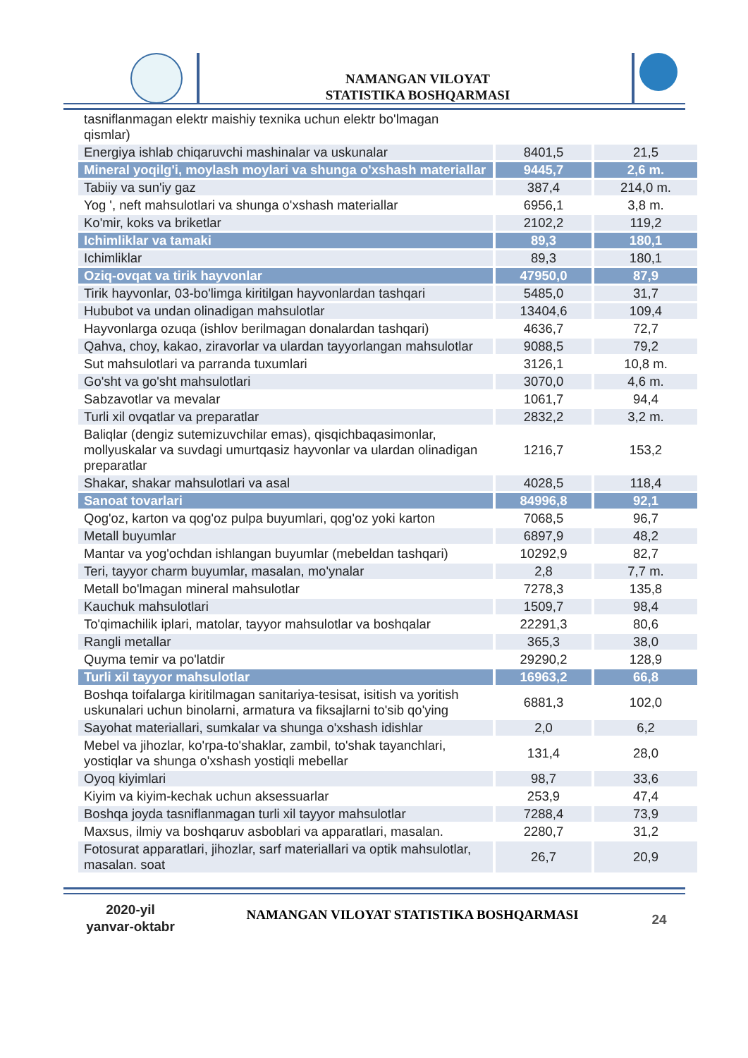NAMANGAN VILOYAT
STATISTIKA BOSHQARMASI
| tasniflanmagan elektr maishiy texnika uchun elektr bo'lmagan qismlar) | | |
| Energiya ishlab chiqaruvchi mashinalar va uskunalar | 8401,5 | 21,5 |
| Mineral yoqilg'i, moylash moylari va shunga o'xshash materiallar | 9445,7 | 2,6 m. |
| Tabiiy va sun'iy gaz | 387,4 | 214,0 m. |
| Yog ', neft mahsulotlari va shunga o'xshash materiallar | 6956,1 | 3,8 m. |
| Ko'mir, koks va briketlar | 2102,2 | 119,2 |
| Ichimliklar va tamaki | 89,3 | 180,1 |
| Ichimliklar | 89,3 | 180,1 |
| Oziq-ovqat va tirik hayvonlar | 47950,0 | 87,9 |
| Tirik hayvonlar, 03-bo'limga kiritilgan hayvonlardan tashqari | 5485,0 | 31,7 |
| Hububot va undan olinadigan mahsulotlar | 13404,6 | 109,4 |
| Hayvonlarga ozuqa (ishlov berilmagan donalardan tashqari) | 4636,7 | 72,7 |
| Qahva, choy, kakao, ziravorlar va ulardan tayyorlangan mahsulotlar | 9088,5 | 79,2 |
| Sut mahsulotlari va parranda tuxumlari | 3126,1 | 10,8 m. |
| Go'sht va go'sht mahsulotlari | 3070,0 | 4,6 m. |
| Sabzavotlar va mevalar | 1061,7 | 94,4 |
| Turli xil ovqatlar va preparatlar | 2832,2 | 3,2 m. |
| Baliqlar (dengiz sutemizuvchilar emas), qisqichbaqasimonlar, mollyuskalar va suvdagi umurtqasiz hayvonlar va ulardan olinadigan preparatlar | 1216,7 | 153,2 |
| Shakar, shakar mahsulotlari va asal | 4028,5 | 118,4 |
| Sanoat tovarlari | 84996,8 | 92,1 |
| Qog'oz, karton va qog'oz pulpa buyumlari, qog'oz yoki karton | 7068,5 | 96,7 |
| Metall buyumlar | 6897,9 | 48,2 |
| Mantar va yog'ochdan ishlangan buyumlar (mebeldan tashqari) | 10292,9 | 82,7 |
| Teri, tayyor charm buyumlar, masalan, mo'ynalar | 2,8 | 7,7 m. |
| Metall bo'lmagan mineral mahsulotlar | 7278,3 | 135,8 |
| Kauchuk mahsulotlari | 1509,7 | 98,4 |
| To'qimachilik iplari, matolar, tayyor mahsulotlar va boshqalar | 22291,3 | 80,6 |
| Rangli metallar | 365,3 | 38,0 |
| Quyma temir va po'latdir | 29290,2 | 128,9 |
| Turli xil tayyor mahsulotlar | 16963,2 | 66,8 |
| Boshqa toifalarga kiritilmagan sanitariya-tesisat, isitish va yoritish uskunalari uchun binolarni, armatura va fiksajlarni to'sib qo'ying | 6881,3 | 102,0 |
| Sayohat materiallari, sumkalar va shunga o'xshash idishlar | 2,0 | 6,2 |
| Mebel va jihozlar, ko'rpa-to'shaklar, zambil, to'shak tayanchlari, yostiqlar va shunga o'xshash yostiqli mebellar | 131,4 | 28,0 |
| Oyoq kiyimlari | 98,7 | 33,6 |
| Kiyim va kiyim-kechak uchun aksessuarlar | 253,9 | 47,4 |
| Boshqa joyda tasniflanmagan turli xil tayyor mahsulotlar | 7288,4 | 73,9 |
| Maxsus, ilmiy va boshqaruv asboblari va apparatlari, masalan. | 2280,7 | 31,2 |
| Fotosurat apparatlari, jihozlar, sarf materiallari va optik mahsulotlar, masalan. soat | 26,7 | 20,9 |
2020-yil
yanvar-oktabr
NAMANGAN VILOYAT STATISTIKA BOSHQARMASI 24